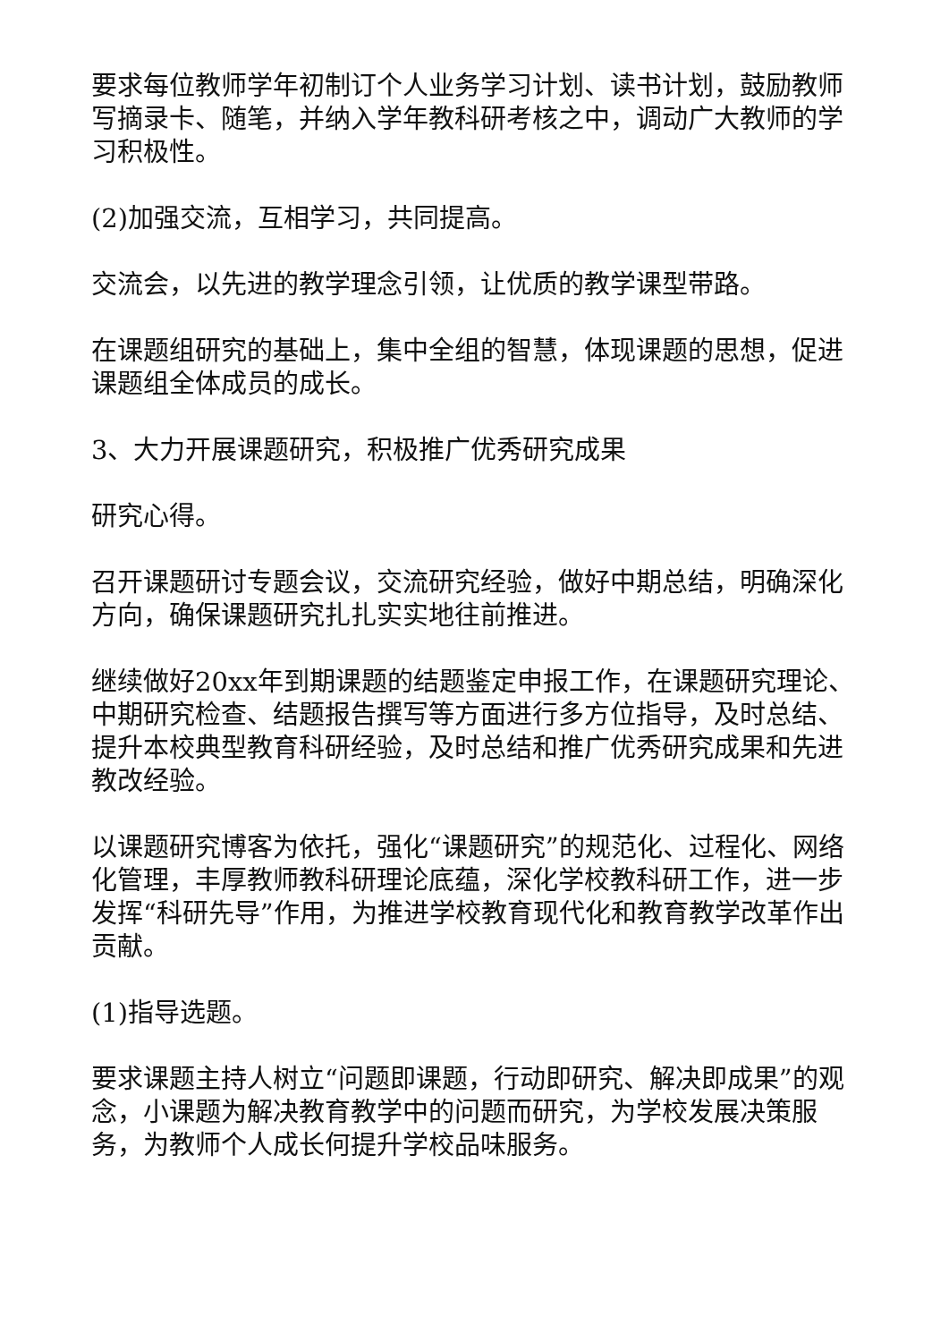要求每位教师学年初制订个人业务学习计划、读书计划，鼓励教师写摘录卡、随笔，并纳入学年教科研考核之中，调动广大教师的学习积极性。
(2)加强交流，互相学习，共同提高。
交流会，以先进的教学理念引领，让优质的教学课型带路。
在课题组研究的基础上，集中全组的智慧，体现课题的思想，促进课题组全体成员的成长。
3、大力开展课题研究，积极推广优秀研究成果
研究心得。
召开课题研讨专题会议，交流研究经验，做好中期总结，明确深化方向，确保课题研究扎扎实实地往前推进。
继续做好20xx年到期课题的结题鉴定申报工作，在课题研究理论、中期研究检查、结题报告撰写等方面进行多方位指导，及时总结、提升本校典型教育科研经验，及时总结和推广优秀研究成果和先进教改经验。
以课题研究博客为依托，强化“课题研究”的规范化、过程化、网络化管理，丰厚教师教科研理论底蕴，深化学校教科研工作，进一步发挥“科研先导”作用，为推进学校教育现代化和教育教学改革作出贡献。
(1)指导选题。
要求课题主持人树立“问题即课题，行动即研究、解决即成果”的观念，小课题为解决教育教学中的问题而研究，为学校发展决策服务，为教师个人成长何提升学校品味服务。